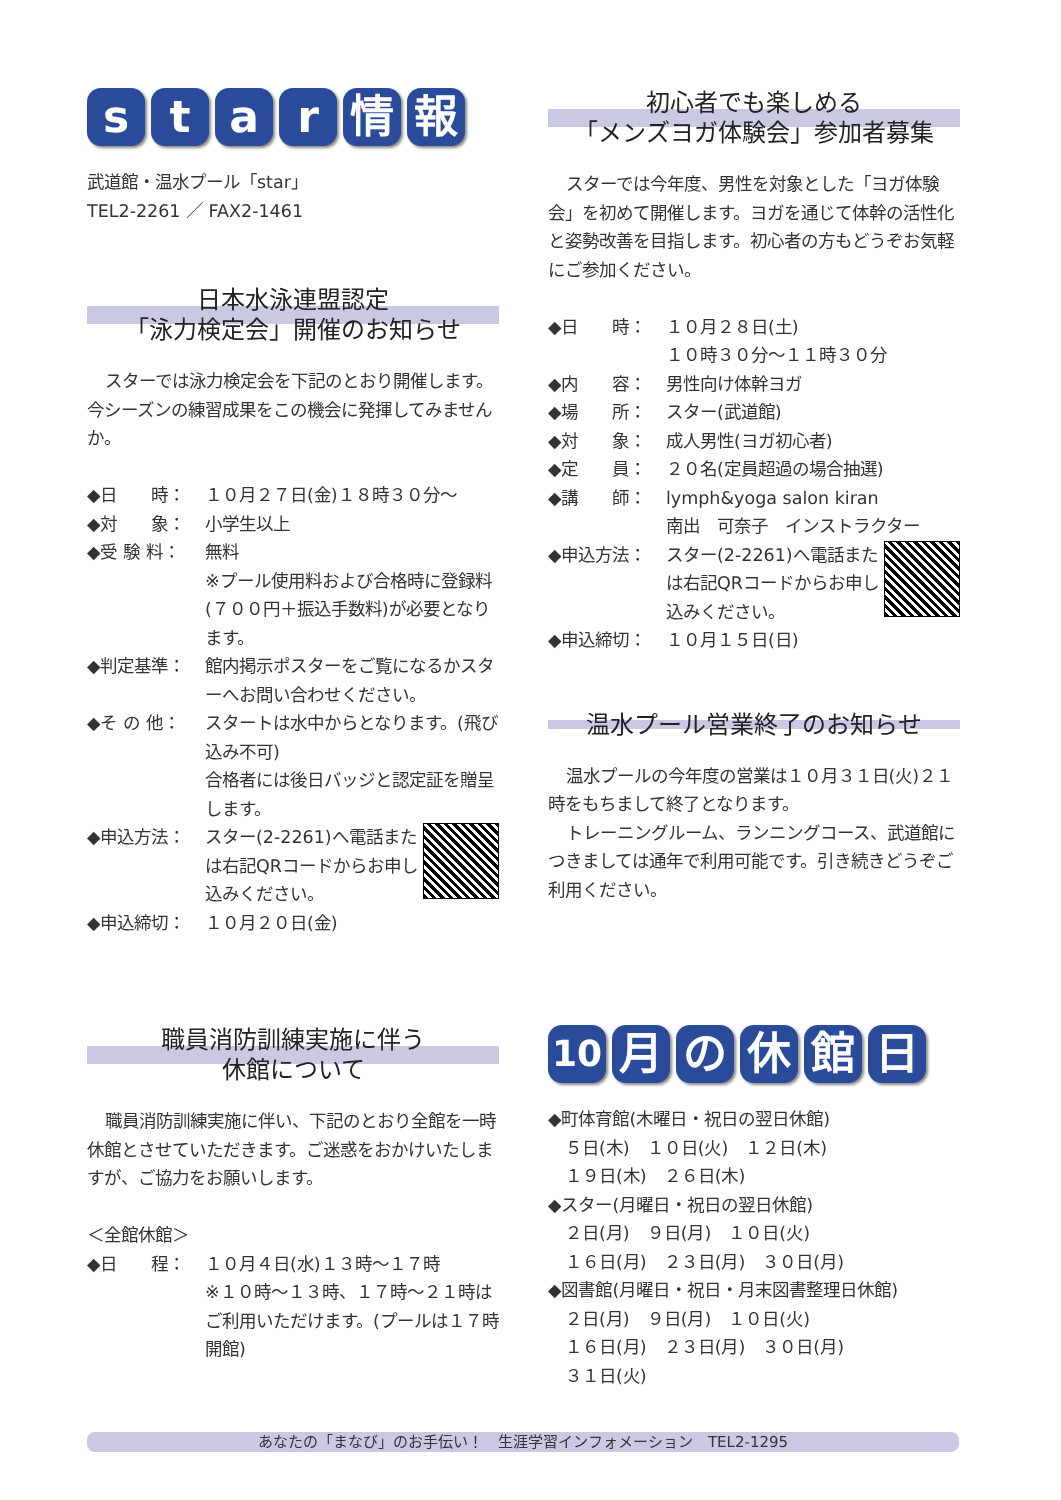star情報
武道館・温水プール「star」
TEL2-2261 ／ FAX2-1461
日本水泳連盟認定
「泳力検定会」開催のお知らせ
スターでは泳力検定会を下記のとおり開催します。今シーズンの練習成果をこの機会に発揮してみませんか。
◆日　　時： １０月２７日(金)１８時３０分～
◆対　　象： 小学生以上
◆受 験 料： 無料
※プール使用料および合格時に登録料(７００円＋振込手数料)が必要となります。
◆判定基準： 館内掲示ポスターをご覧になるかスターへお問い合わせください。
◆そ の 他： スタートは水中からとなります。(飛び込み不可)
合格者には後日バッジと認定証を贈呈します。
◆申込方法： スター(2-2261)へ電話または右記QRコードからお申し込みください。
◆申込締切： １０月２０日(金)
初心者でも楽しめる
「メンズヨガ体験会」参加者募集
スターでは今年度、男性を対象とした「ヨガ体験会」を初めて開催します。ヨガを通じて体幹の活性化と姿勢改善を目指します。初心者の方もどうぞお気軽にご参加ください。
◆日　　時： １０月２８日(土)
１０時３０分～１１時３０分
◆内　　容： 男性向け体幹ヨガ
◆場　　所： スター(武道館)
◆対　　象： 成人男性(ヨガ初心者)
◆定　　員： ２０名(定員超過の場合抽選)
◆講　　師： lymph&yoga salon kiran
南出　可奈子　インストラクター
◆申込方法： スター(2-2261)へ電話または右記QRコードからお申し込みください。
◆申込締切： １０月１５日(日)
温水プール営業終了のお知らせ
温水プールの今年度の営業は１０月３１日(火)２１時をもちまして終了となります。
トレーニングルーム、ランニングコース、武道館につきましては通年で利用可能です。引き続きどうぞご利用ください。
職員消防訓練実施に伴う
休館について
職員消防訓練実施に伴い、下記のとおり全館を一時休館とさせていただきます。ご迷惑をおかけいたしますが、ご協力をお願いします。
＜全館休館＞
◆日　　程： １０月４日(水)１３時～１７時
※１０時～１３時、１７時～２１時はご利用いただけます。(プールは１７時開館)
10 月の休館日
◆町体育館(木曜日・祝日の翌日休館)
　５日(木)　１０日(火)　１２日(木)
　１９日(木)　２６日(木)
◆スター(月曜日・祝日の翌日休館)
　２日(月)　９日(月)　１０日(火)
　１６日(月)　２３日(月)　３０日(月)
◆図書館(月曜日・祝日・月末図書整理日休館)
　２日(月)　９日(月)　１０日(火)
　１６日(月)　２３日(月)　３０日(月)
　３１日(火)
あなたの「まなび」のお手伝い！　生涯学習インフォメーション　TEL2-1295